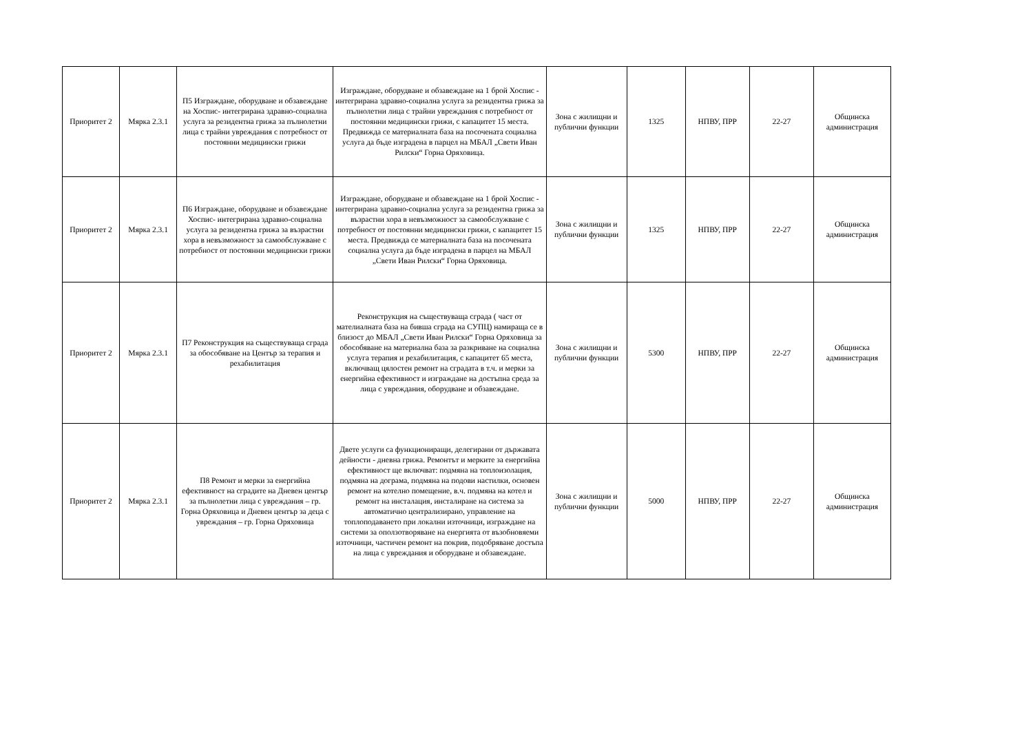| Приоритет 2 | Мярка 2.3.1 | П5 Изграждане, оборудване и обзавеждане на Хоспис- интегрирана здравно-социална услуга за резидентна грижа за пълнолетни лица с трайни увреждания с потребност от постоянни медицински грижи | Изграждане, оборудване и обзавеждане на 1 брой Хоспис - интегрирана здравно-социална услуга за резидентна грижа за пълнолетни лица с трайни увреждания с потребност от постоянни медицински грижи, с капацитет 15 места. Предвижда се материалната база на посочената социална услуга да бъде изградена в парцел на МБАЛ „Свети Иван Рилски“ Горна Оряховица. | Зона с жилищни и публични функции | 1325 | НПВУ, ПРР | 22-27 | Общинска администрация |
| Приоритет 2 | Мярка 2.3.1 | П6 Изграждане, оборудване и обзавеждане Хоспис- интегрирана здравно-социална услуга за резидентна грижа за възрастни хора в невъзможност за самообслужване с потребност от постоянни медицински грижи | Изграждане, оборудване и обзавеждане на 1 брой Хоспис - интегрирана здравно-социална услуга за резидентна грижа за възрастни хора в невъзможност за самообслужване с потребност от постоянни медицински грижи, с капацитет 15 места. Предвижда се материалната база на посочената социална услуга да бъде изградена в парцел на МБАЛ „Свети Иван Рилски“ Горна Оряховица. | Зона с жилищни и публични функции | 1325 | НПВУ, ПРР | 22-27 | Общинска администрация |
| Приоритет 2 | Мярка 2.3.1 | П7 Реконструкция на съществуваща сграда за обособяване на Център за терапия и рехабилитация | Реконструкция на съществуваща сграда ( част от мателиалната база на бивша сграда на СУПЦ) намираща се в близост до МБАЛ „Свети Иван Рилски“ Горна Оряховица за обособяване на материална база за разкриване на социална услуга терапия и рехабилитация, с капацитет 65 места, включващ цялостен ремонт на сградата в т.ч. и мерки за енергийна ефективност и изграждане на достъпна среда за лица с увреждания, оборудване и обзавеждане. | Зона с жилищни и публични функции | 5300 | НПВУ, ПРР | 22-27 | Общинска администрация |
| Приоритет 2 | Мярка 2.3.1 | П8 Ремонт и мерки за енергийна ефективност на сградите на Дневен център за пълнолетни лица с увреждания – гр. Горна Оряховица и Дневен център за деца с увреждания – гр. Горна Оряховица | Двете услуги са функциониращи, делегирани от държавата дейности - дневна грижа. Ремонтът и мерките за енергийна ефективност ще включват: подмяна на топлоизолация, подмяна на дограма, подмяна на подови настилки, основен ремонт на котелно помещение, в.ч. подмяна на котел и ремонт на инсталация, инсталиране на система за автоматично централизирано, управление на топлоподаването при локални източници, изграждане на системи за оползотворяване на енергията от възобновяеми източници, частичен ремонт на покрив, подобряване достъпа на лица с увреждания и оборудване и обзавеждане. | Зона с жилищни и публични функции | 5000 | НПВУ, ПРР | 22-27 | Общинска администрация |